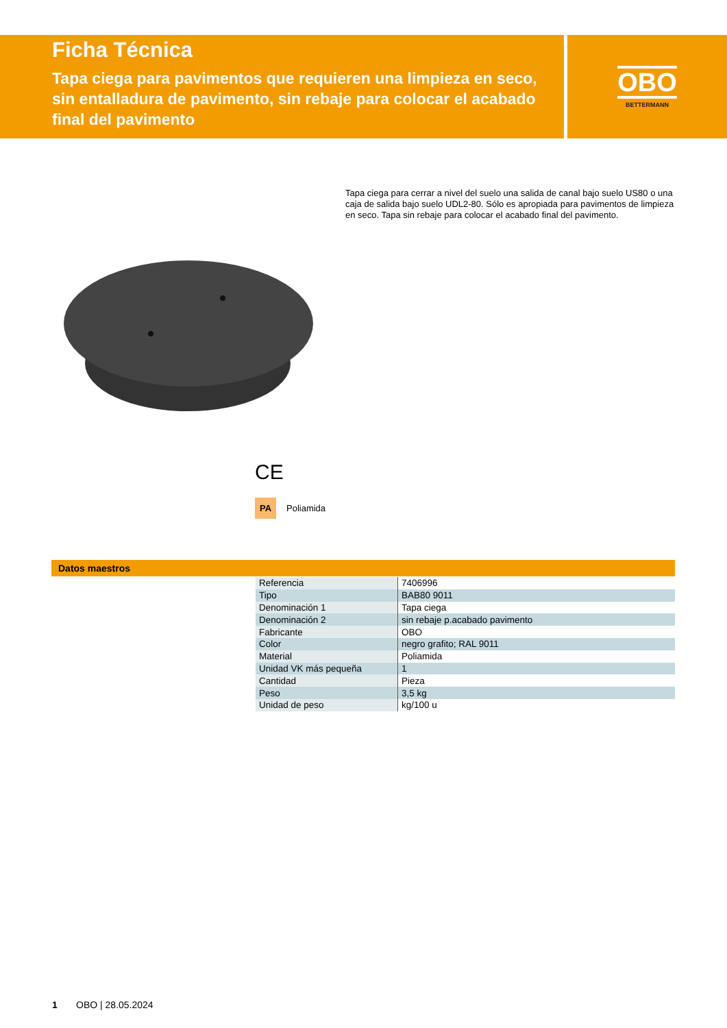Ficha Técnica
Tapa ciega para pavimentos que requieren una limpieza en seco, sin entalladura de pavimento, sin rebaje para colocar el acabado final del pavimento
OBO
BETTERMANN
Tapa ciega para cerrar a nivel del suelo una salida de canal bajo suelo US80 o una caja de salida bajo suelo UDL2-80. Sólo es apropiada para pavimentos de limpieza en seco. Tapa sin rebaje para colocar el acabado final del pavimento.
CE
PA Poliamida
Datos maestros
| Referencia | 7406996 |
| Tipo | BAB80 9011 |
| Denominación 1 | Tapa ciega |
| Denominación 2 | sin rebaje p.acabado pavimento |
| Fabricante | OBO |
| Color | negro grafito; RAL 9011 |
| Material | Poliamida |
| Unidad VK más pequeña | 1 |
| Cantidad | Pieza |
| Peso | 3,5 kg |
| Unidad de peso | kg/100 u |
1 OBO | 28.05.2024